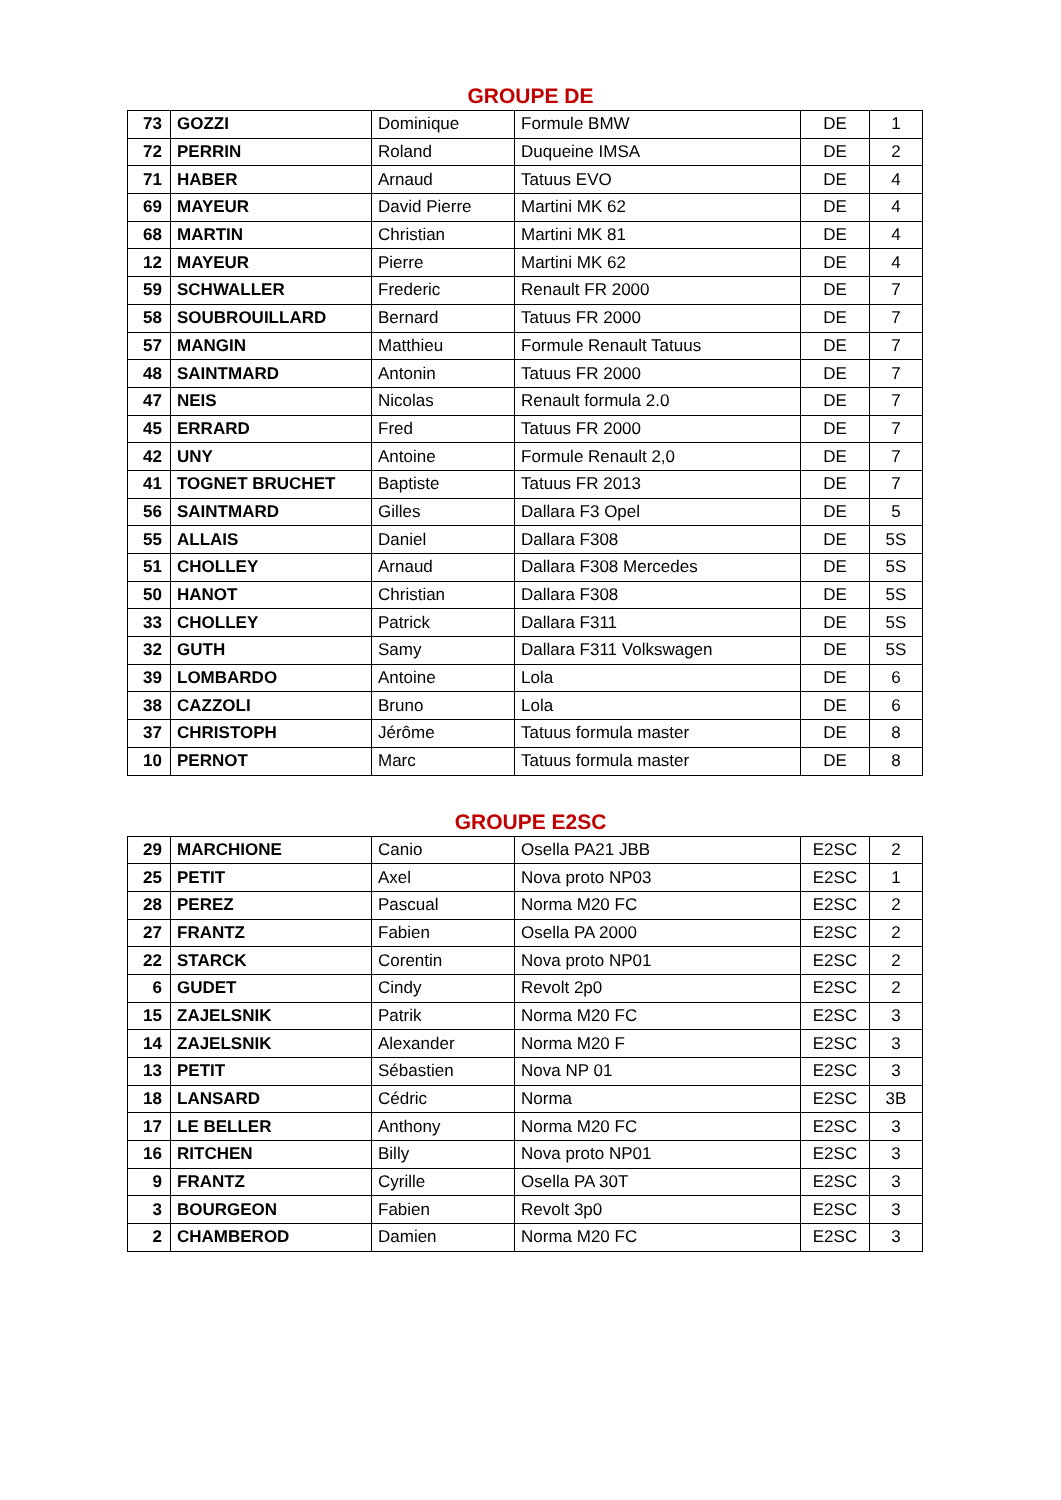GROUPE DE
| 73 | GOZZI | Dominique | Formule BMW | DE | 1 |
| 72 | PERRIN | Roland | Duqueine IMSA | DE | 2 |
| 71 | HABER | Arnaud | Tatuus EVO | DE | 4 |
| 69 | MAYEUR | David Pierre | Martini MK 62 | DE | 4 |
| 68 | MARTIN | Christian | Martini MK 81 | DE | 4 |
| 12 | MAYEUR | Pierre | Martini MK 62 | DE | 4 |
| 59 | SCHWALLER | Frederic | Renault FR 2000 | DE | 7 |
| 58 | SOUBROUILLARD | Bernard | Tatuus FR 2000 | DE | 7 |
| 57 | MANGIN | Matthieu | Formule Renault Tatuus | DE | 7 |
| 48 | SAINTMARD | Antonin | Tatuus FR 2000 | DE | 7 |
| 47 | NEIS | Nicolas | Renault formula 2.0 | DE | 7 |
| 45 | ERRARD | Fred | Tatuus FR 2000 | DE | 7 |
| 42 | UNY | Antoine | Formule Renault 2,0 | DE | 7 |
| 41 | TOGNET BRUCHET | Baptiste | Tatuus FR 2013 | DE | 7 |
| 56 | SAINTMARD | Gilles | Dallara F3 Opel | DE | 5 |
| 55 | ALLAIS | Daniel | Dallara F308 | DE | 5S |
| 51 | CHOLLEY | Arnaud | Dallara F308 Mercedes | DE | 5S |
| 50 | HANOT | Christian | Dallara F308 | DE | 5S |
| 33 | CHOLLEY | Patrick | Dallara F311 | DE | 5S |
| 32 | GUTH | Samy | Dallara F311 Volkswagen | DE | 5S |
| 39 | LOMBARDO | Antoine | Lola | DE | 6 |
| 38 | CAZZOLI | Bruno | Lola | DE | 6 |
| 37 | CHRISTOPH | Jérôme | Tatuus formula master | DE | 8 |
| 10 | PERNOT | Marc | Tatuus formula master | DE | 8 |
GROUPE E2SC
| 29 | MARCHIONE | Canio | Osella PA21 JBB | E2SC | 2 |
| 25 | PETIT | Axel | Nova proto NP03 | E2SC | 1 |
| 28 | PEREZ | Pascual | Norma M20 FC | E2SC | 2 |
| 27 | FRANTZ | Fabien | Osella PA 2000 | E2SC | 2 |
| 22 | STARCK | Corentin | Nova proto NP01 | E2SC | 2 |
| 6 | GUDET | Cindy | Revolt 2p0 | E2SC | 2 |
| 15 | ZAJELSNIK | Patrik | Norma M20 FC | E2SC | 3 |
| 14 | ZAJELSNIK | Alexander | Norma M20 F | E2SC | 3 |
| 13 | PETIT | Sébastien | Nova NP 01 | E2SC | 3 |
| 18 | LANSARD | Cédric | Norma | E2SC | 3B |
| 17 | LE BELLER | Anthony | Norma M20 FC | E2SC | 3 |
| 16 | RITCHEN | Billy | Nova proto NP01 | E2SC | 3 |
| 9 | FRANTZ | Cyrille | Osella PA 30T | E2SC | 3 |
| 3 | BOURGEON | Fabien | Revolt 3p0 | E2SC | 3 |
| 2 | CHAMBEROD | Damien | Norma M20 FC | E2SC | 3 |